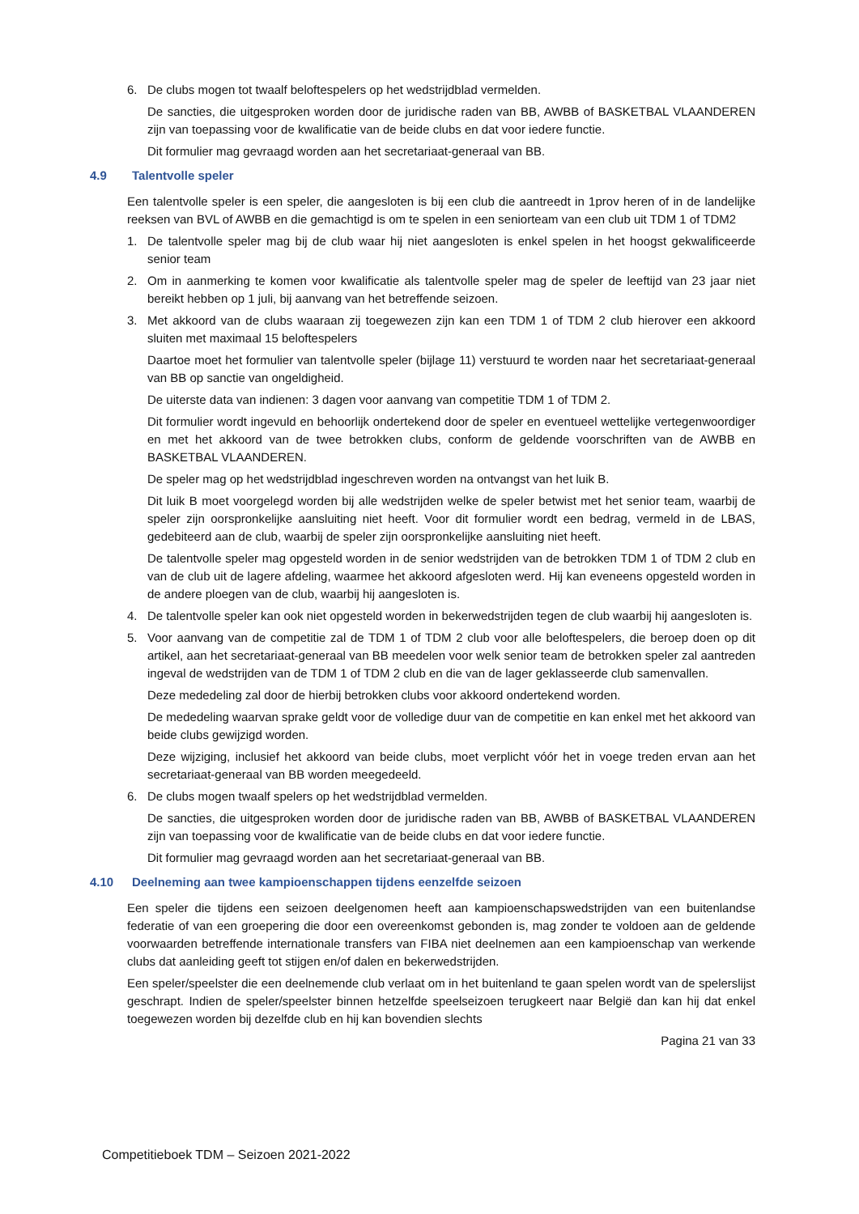6. De clubs mogen tot twaalf beloftespelers op het wedstrijdblad vermelden.
De sancties, die uitgesproken worden door de juridische raden van BB, AWBB of BASKETBAL VLAANDEREN zijn van toepassing voor de kwalificatie van de beide clubs en dat voor iedere functie.
Dit formulier mag gevraagd worden aan het secretariaat-generaal van BB.
4.9 Talentvolle speler
Een talentvolle speler is een speler, die aangesloten is bij een club die aantreedt in 1prov heren of in de landelijke reeksen van BVL of AWBB en die gemachtigd is om te spelen in een seniorteam van een club uit TDM 1 of TDM2
1. De talentvolle speler mag bij de club waar hij niet aangesloten is enkel spelen in het hoogst gekwalificeerde senior team
2. Om in aanmerking te komen voor kwalificatie als talentvolle speler mag de speler de leeftijd van 23 jaar niet bereikt hebben op 1 juli, bij aanvang van het betreffende seizoen.
3. Met akkoord van de clubs waaraan zij toegewezen zijn kan een TDM 1 of TDM 2 club hierover een akkoord sluiten met maximaal 15 beloftespelers
Daartoe moet het formulier van talentvolle speler (bijlage 11) verstuurd te worden naar het secretariaat-generaal van BB op sanctie van ongeldigheid.
De uiterste data van indienen: 3 dagen voor aanvang van competitie TDM 1 of TDM 2.
Dit formulier wordt ingevuld en behoorlijk ondertekend door de speler en eventueel wettelijke vertegenwoordiger en met het akkoord van de twee betrokken clubs, conform de geldende voorschriften van de AWBB en BASKETBAL VLAANDEREN.
De speler mag op het wedstrijdblad ingeschreven worden na ontvangst van het luik B.
Dit luik B moet voorgelegd worden bij alle wedstrijden welke de speler betwist met het senior team, waarbij de speler zijn oorspronkelijke aansluiting niet heeft. Voor dit formulier wordt een bedrag, vermeld in de LBAS, gedebiteerd aan de club, waarbij de speler zijn oorspronkelijke aansluiting niet heeft.
De talentvolle speler mag opgesteld worden in de senior wedstrijden van de betrokken TDM 1 of TDM 2 club en van de club uit de lagere afdeling, waarmee het akkoord afgesloten werd. Hij kan eveneens opgesteld worden in de andere ploegen van de club, waarbij hij aangesloten is.
4. De talentvolle speler kan ook niet opgesteld worden in bekerwedstrijden tegen de club waarbij hij aangesloten is.
5. Voor aanvang van de competitie zal de TDM 1 of TDM 2 club voor alle beloftespelers, die beroep doen op dit artikel, aan het secretariaat-generaal van BB meedelen voor welk senior team de betrokken speler zal aantreden ingeval de wedstrijden van de TDM 1 of TDM 2 club en die van de lager geklasseerde club samenvallen.
Deze mededeling zal door de hierbij betrokken clubs voor akkoord ondertekend worden.
De mededeling waarvan sprake geldt voor de volledige duur van de competitie en kan enkel met het akkoord van beide clubs gewijzigd worden.
Deze wijziging, inclusief het akkoord van beide clubs, moet verplicht vóór het in voege treden ervan aan het secretariaat-generaal van BB worden meegedeeld.
6. De clubs mogen twaalf spelers op het wedstrijdblad vermelden.
De sancties, die uitgesproken worden door de juridische raden van BB, AWBB of BASKETBAL VLAANDEREN zijn van toepassing voor de kwalificatie van de beide clubs en dat voor iedere functie.
Dit formulier mag gevraagd worden aan het secretariaat-generaal van BB.
4.10 Deelneming aan twee kampioenschappen tijdens eenzelfde seizoen
Een speler die tijdens een seizoen deelgenomen heeft aan kampioenschapswedstrijden van een buitenlandse federatie of van een groepering die door een overeenkomst gebonden is, mag zonder te voldoen aan de geldende voorwaarden betreffende internationale transfers van FIBA niet deelnemen aan een kampioenschap van werkende clubs dat aanleiding geeft tot stijgen en/of dalen en bekerwedstrijden.
Een speler/speelster die een deelnemende club verlaat om in het buitenland te gaan spelen wordt van de spelerslijst geschrapt. Indien de speler/speelster binnen hetzelfde speelseizoen terugkeert naar België dan kan hij dat enkel toegewezen worden bij dezelfde club en hij kan bovendien slechts
Pagina 21 van 33
Competitieboek TDM – Seizoen 2021-2022